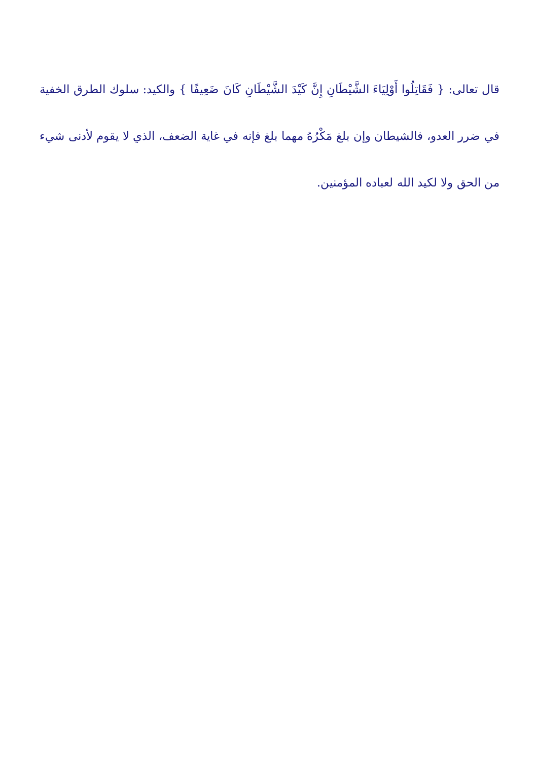قال تعالى: { فَقَاتِلُوا أَوْلِيَاءَ الشَّيْطَانِ إِنَّ كَيْدَ الشَّيْطَانِ كَانَ ضَعِيفًا } والكيد: سلوك الطرق الخفية في ضرر العدو، فالشيطان وإن بلغ مَكْرُهُ مهما بلغ فإنه في غاية الضعف، الذي لا يقوم لأدنى شيء من الحق ولا لكيد الله لعباده المؤمنين.